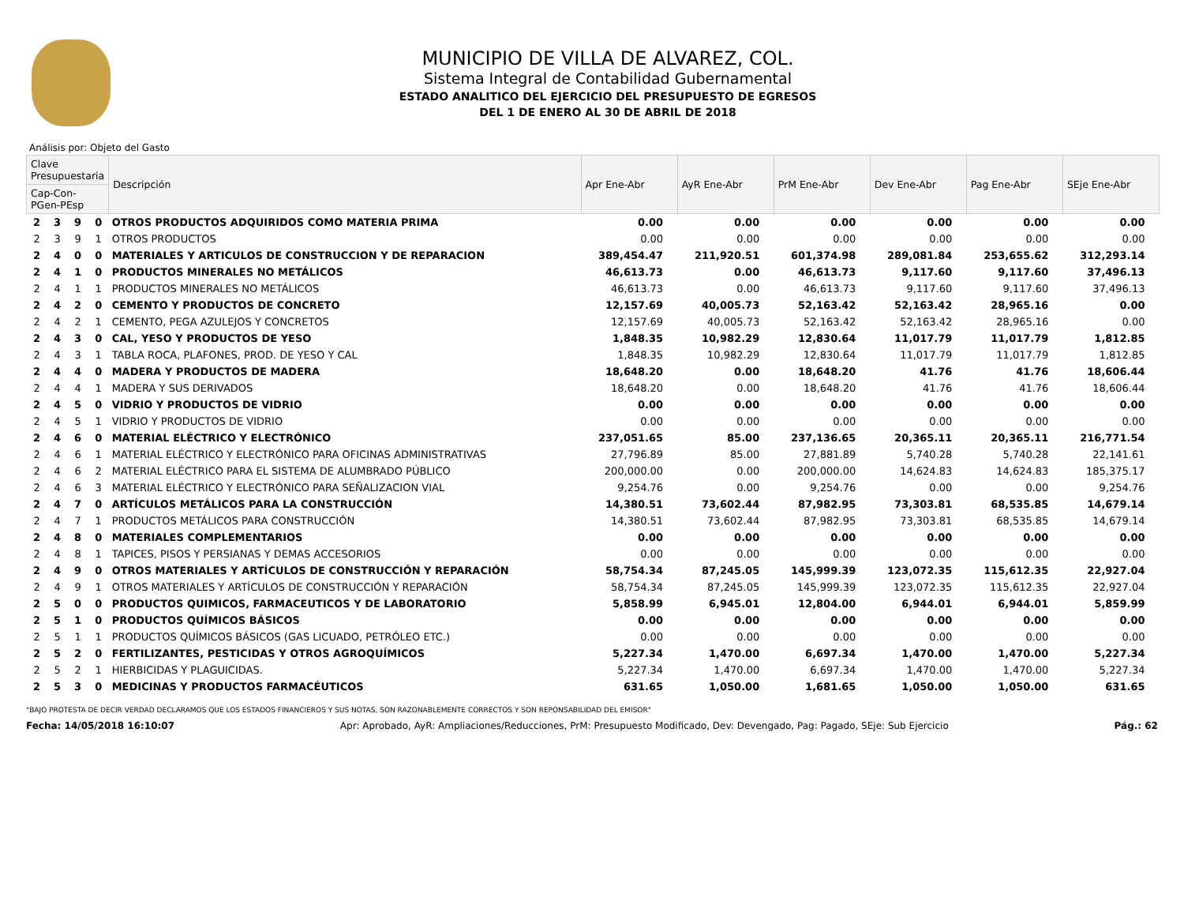MUNICIPIO DE VILLA DE ALVAREZ, COL.
Sistema Integral de Contabilidad Gubernamental
ESTADO ANALITICO DEL EJERCICIO DEL PRESUPUESTO DE EGRESOS
DEL 1 DE ENERO AL 30 DE ABRIL DE 2018
Análisis por: Objeto del Gasto
| Clave Presupuestaria | | | | Descripción | Apr Ene-Abr | AyR Ene-Abr | PrM Ene-Abr | Dev Ene-Abr | Pag Ene-Abr | SEje Ene-Abr |
| --- | --- | --- | --- | --- | --- | --- | --- | --- | --- | --- |
| Cap-Con-PGen-PEsp | | | | | | | | | | |
| 2 | 3 | 9 | 0 | OTROS PRODUCTOS ADQUIRIDOS COMO MATERIA PRIMA | 0.00 | 0.00 | 0.00 | 0.00 | 0.00 | 0.00 |
| 2 | 3 | 9 | 1 | OTROS PRODUCTOS | 0.00 | 0.00 | 0.00 | 0.00 | 0.00 | 0.00 |
| 2 | 4 | 0 | 0 | MATERIALES Y ARTICULOS DE CONSTRUCCION Y DE REPARACION | 389,454.47 | 211,920.51 | 601,374.98 | 289,081.84 | 253,655.62 | 312,293.14 |
| 2 | 4 | 1 | 0 | PRODUCTOS MINERALES NO METÁLICOS | 46,613.73 | 0.00 | 46,613.73 | 9,117.60 | 9,117.60 | 37,496.13 |
| 2 | 4 | 1 | 1 | PRODUCTOS MINERALES NO METÁLICOS | 46,613.73 | 0.00 | 46,613.73 | 9,117.60 | 9,117.60 | 37,496.13 |
| 2 | 4 | 2 | 0 | CEMENTO Y PRODUCTOS DE CONCRETO | 12,157.69 | 40,005.73 | 52,163.42 | 52,163.42 | 28,965.16 | 0.00 |
| 2 | 4 | 2 | 1 | CEMENTO, PEGA AZULEJOS Y CONCRETOS | 12,157.69 | 40,005.73 | 52,163.42 | 52,163.42 | 28,965.16 | 0.00 |
| 2 | 4 | 3 | 0 | CAL, YESO Y PRODUCTOS DE YESO | 1,848.35 | 10,982.29 | 12,830.64 | 11,017.79 | 11,017.79 | 1,812.85 |
| 2 | 4 | 3 | 1 | TABLA ROCA, PLAFONES, PROD. DE YESO Y CAL | 1,848.35 | 10,982.29 | 12,830.64 | 11,017.79 | 11,017.79 | 1,812.85 |
| 2 | 4 | 4 | 0 | MADERA Y PRODUCTOS DE MADERA | 18,648.20 | 0.00 | 18,648.20 | 41.76 | 41.76 | 18,606.44 |
| 2 | 4 | 4 | 1 | MADERA Y SUS DERIVADOS | 18,648.20 | 0.00 | 18,648.20 | 41.76 | 41.76 | 18,606.44 |
| 2 | 4 | 5 | 0 | VIDRIO Y PRODUCTOS DE VIDRIO | 0.00 | 0.00 | 0.00 | 0.00 | 0.00 | 0.00 |
| 2 | 4 | 5 | 1 | VIDRIO Y PRODUCTOS DE VIDRIO | 0.00 | 0.00 | 0.00 | 0.00 | 0.00 | 0.00 |
| 2 | 4 | 6 | 0 | MATERIAL ELÉCTRICO Y ELECTRÓNICO | 237,051.65 | 85.00 | 237,136.65 | 20,365.11 | 20,365.11 | 216,771.54 |
| 2 | 4 | 6 | 1 | MATERIAL ELÉCTRICO Y ELECTRÓNICO PARA OFICINAS ADMINISTRATIVAS | 27,796.89 | 85.00 | 27,881.89 | 5,740.28 | 5,740.28 | 22,141.61 |
| 2 | 4 | 6 | 2 | MATERIAL ELÉCTRICO PARA EL SISTEMA DE ALUMBRADO PÚBLICO | 200,000.00 | 0.00 | 200,000.00 | 14,624.83 | 14,624.83 | 185,375.17 |
| 2 | 4 | 6 | 3 | MATERIAL ELÉCTRICO Y ELECTRÓNICO PARA SEÑALIZACION VIAL | 9,254.76 | 0.00 | 9,254.76 | 0.00 | 0.00 | 9,254.76 |
| 2 | 4 | 7 | 0 | ARTÍCULOS METÁLICOS PARA LA CONSTRUCCIÓN | 14,380.51 | 73,602.44 | 87,982.95 | 73,303.81 | 68,535.85 | 14,679.14 |
| 2 | 4 | 7 | 1 | PRODUCTOS METÁLICOS PARA CONSTRUCCIÓN | 14,380.51 | 73,602.44 | 87,982.95 | 73,303.81 | 68,535.85 | 14,679.14 |
| 2 | 4 | 8 | 0 | MATERIALES COMPLEMENTARIOS | 0.00 | 0.00 | 0.00 | 0.00 | 0.00 | 0.00 |
| 2 | 4 | 8 | 1 | TAPICES, PISOS Y PERSIANAS Y DEMAS ACCESORIOS | 0.00 | 0.00 | 0.00 | 0.00 | 0.00 | 0.00 |
| 2 | 4 | 9 | 0 | OTROS MATERIALES Y ARTÍCULOS DE CONSTRUCCIÓN Y REPARACIÓN | 58,754.34 | 87,245.05 | 145,999.39 | 123,072.35 | 115,612.35 | 22,927.04 |
| 2 | 4 | 9 | 1 | OTROS MATERIALES Y ARTÍCULOS DE CONSTRUCCIÓN Y REPARACIÓN | 58,754.34 | 87,245.05 | 145,999.39 | 123,072.35 | 115,612.35 | 22,927.04 |
| 2 | 5 | 0 | 0 | PRODUCTOS QUIMICOS, FARMACEUTICOS Y DE LABORATORIO | 5,858.99 | 6,945.01 | 12,804.00 | 6,944.01 | 6,944.01 | 5,859.99 |
| 2 | 5 | 1 | 0 | PRODUCTOS QUÍMICOS BÁSICOS | 0.00 | 0.00 | 0.00 | 0.00 | 0.00 | 0.00 |
| 2 | 5 | 1 | 1 | PRODUCTOS QUÍMICOS BÁSICOS (GAS LICUADO, PETRÓLEO ETC.) | 0.00 | 0.00 | 0.00 | 0.00 | 0.00 | 0.00 |
| 2 | 5 | 2 | 0 | FERTILIZANTES, PESTICIDAS Y OTROS AGROQUÍMICOS | 5,227.34 | 1,470.00 | 6,697.34 | 1,470.00 | 1,470.00 | 5,227.34 |
| 2 | 5 | 2 | 1 | HIERBICIDAS Y PLAGUICIDAS. | 5,227.34 | 1,470.00 | 6,697.34 | 1,470.00 | 1,470.00 | 5,227.34 |
| 2 | 5 | 3 | 0 | MEDICINAS Y PRODUCTOS FARMACÉUTICOS | 631.65 | 1,050.00 | 1,681.65 | 1,050.00 | 1,050.00 | 631.65 |
"BAJO PROTESTA DE DECIR VERDAD DECLARAMOS QUE LOS ESTADOS FINANCIEROS Y SUS NOTAS, SON RAZONABLEMENTE CORRECTOS Y SON REPONSABILIDAD DEL EMISOR"
Fecha: 14/05/2018 16:10:07 Apr: Aprobado, AyR: Ampliaciones/Reducciones, PrM: Presupuesto Modificado, Dev: Devengado, Pag: Pagado, SEje: Sub Ejercicio Pág.: 62